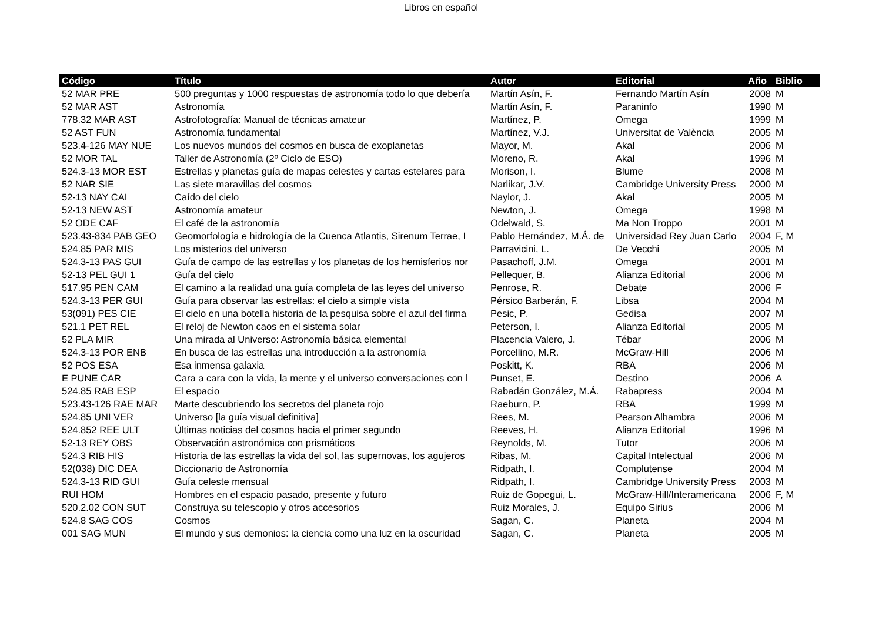Libros en español
| Código | Título | Autor | Editorial | Año | Biblio |
| --- | --- | --- | --- | --- | --- |
| 52 MAR PRE | 500 preguntas y 1000 respuestas de astronomía todo lo que debería | Martín Asín, F. | Fernando Martín Asín | 2008 | M |
| 52 MAR AST | Astronomía | Martín Asín, F. | Paraninfo | 1990 | M |
| 778.32 MAR AST | Astrofotografía: Manual de técnicas amateur | Martínez, P. | Omega | 1999 | M |
| 52 AST FUN | Astronomía fundamental | Martínez, V.J. | Universitat de València | 2005 | M |
| 523.4-126 MAY NUE | Los nuevos mundos del cosmos en busca de exoplanetas | Mayor, M. | Akal | 2006 | M |
| 52 MOR TAL | Taller de Astronomía (2º Ciclo de ESO) | Moreno, R. | Akal | 1996 | M |
| 524.3-13 MOR EST | Estrellas y planetas guía de mapas celestes y cartas estelares para | Morison, I. | Blume | 2008 | M |
| 52 NAR SIE | Las siete maravillas del cosmos | Narlikar, J.V. | Cambridge University Press | 2000 | M |
| 52-13 NAY CAI | Caído del cielo | Naylor, J. | Akal | 2005 | M |
| 52-13 NEW AST | Astronomía amateur | Newton, J. | Omega | 1998 | M |
| 52 ODE CAF | El café de la astronomía | Odelwald, S. | Ma Non Troppo | 2001 | M |
| 523.43-834 PAB GEO | Geomorfología e hidrología de la Cuenca Atlantis, Sirenum Terrae, I | Pablo Hernández, M.Á. de | Universidad Rey Juan Carlo | 2004 | F, M |
| 524.85 PAR MIS | Los misterios del universo | Parravicini, L. | De Vecchi | 2005 | M |
| 524.3-13 PAS GUI | Guía de campo de las estrellas y los planetas de los hemisferios nor | Pasachoff, J.M. | Omega | 2001 | M |
| 52-13 PEL GUI 1 | Guía del cielo | Pellequer, B. | Alianza Editorial | 2006 | M |
| 517.95 PEN CAM | El camino a la realidad una guía completa de las leyes del universo | Penrose, R. | Debate | 2006 | F |
| 524.3-13 PER GUI | Guía para observar las estrellas: el cielo a simple vista | Pérsico Barberán, F. | Libsa | 2004 | M |
| 53(091) PES CIE | El cielo en una botella historia de la pesquisa sobre el azul del firma | Pesic, P. | Gedisa | 2007 | M |
| 521.1 PET REL | El reloj de Newton caos en el sistema solar | Peterson, I. | Alianza Editorial | 2005 | M |
| 52 PLA MIR | Una mirada al Universo: Astronomía básica elemental | Placencia Valero, J. | Tébar | 2006 | M |
| 524.3-13 POR ENB | En busca de las estrellas una introducción a la astronomía | Porcellino, M.R. | McGraw-Hill | 2006 | M |
| 52 POS ESA | Esa inmensa galaxia | Poskitt, K. | RBA | 2006 | M |
| E PUNE CAR | Cara a cara con la vida, la mente y el universo conversaciones con l | Punset, E. | Destino | 2006 | A |
| 524.85 RAB ESP | El espacio | Rabadán González, M.Á. | Rabapress | 2004 | M |
| 523.43-126 RAE MAR | Marte descubriendo los secretos del planeta rojo | Raeburn, P. | RBA | 1999 | M |
| 524.85 UNI VER | Universo [la guía visual definitiva] | Rees, M. | Pearson Alhambra | 2006 | M |
| 524.852 REE ULT | Últimas noticias del cosmos hacia el primer segundo | Reeves, H. | Alianza Editorial | 1996 | M |
| 52-13 REY OBS | Observación astronómica con prismáticos | Reynolds, M. | Tutor | 2006 | M |
| 524.3 RIB HIS | Historia de las estrellas la vida del sol, las supernovas, los agujeros | Ribas, M. | Capital Intelectual | 2006 | M |
| 52(038) DIC DEA | Diccionario de Astronomía | Ridpath, I. | Complutense | 2004 | M |
| 524.3-13 RID GUI | Guía celeste mensual | Ridpath, I. | Cambridge University Press | 2003 | M |
| RUI HOM | Hombres en el espacio pasado, presente y futuro | Ruiz de Gopegui, L. | McGraw-Hill/Interamericana | 2006 | F, M |
| 520.2.02 CON SUT | Construya su telescopio y otros accesorios | Ruiz Morales, J. | Equipo Sirius | 2006 | M |
| 524.8 SAG COS | Cosmos | Sagan, C. | Planeta | 2004 | M |
| 001 SAG MUN | El mundo y sus demonios: la ciencia como una luz en la oscuridad | Sagan, C. | Planeta | 2005 | M |